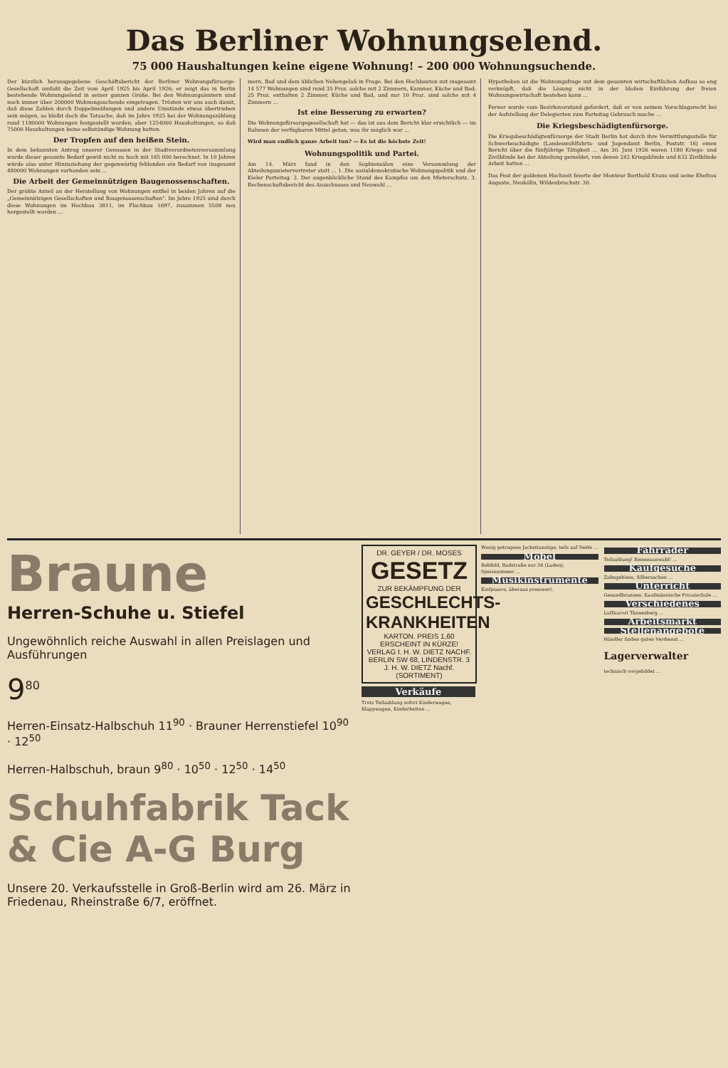Das Berliner Wohnungselend.
75 000 Haushaltungen keine eigene Wohnung! – 200 000 Wohnungsuchende.
Der kürzlich herausgegebene Geschäftsbericht der Berliner Wohnungsfürsorge-Gesellschaft umfaßt die Zeit vom April 1925 bis April 1926; er zeigt das in Berlin bestehende Wohnungselend in seiner ganzen Größe. Bei den Wohnungsämtern sind noch immer über 200000 Wohnungsuchende eingetragen. Trösten wir uns auch damit, daß diese Zahlen durch Doppelmeldungen und andere Umstände etwas übertrieben sein mögen, so bleibt doch die Tatsache, daß im Jahre 1925 bei der Wohnungszählung rund 1180000 Wohnungen festgestellt wurden, aber 1254000 Haushaltungen, so daß 75000 Haushaltungen keine selbständige Wohnung hatten.
Der Tropfen auf den heißen Stein.
In dem bekannten Antrag unserer Genossen in der Stadtverordnetenversammlung wurde dieser gesamte Bedarf gewiß nicht zu hoch mit 165 000 berechnet. In 10 Jahren würde also unter Hinzuziehung der gegenwärtig fehlenden ein Bedarf von insgesamt 480000 Wohnungen vorhanden sein ...
Die Arbeit der Gemeinnützigen Baugenossenschaften.
Der größte Anteil an der Herstellung von Wohnungen entfiel in beiden Jahren auf die „Gemeinnützigen Gesellschaften und Baugenossenschaften". Im Jahre 1925 sind durch diese Wohnungen im Hochbau 3811, im Flachbau 1697, zusammen 5508 neu hergestellt worden ...
mern, Bad und dem üblichen Nebengelaß in Frage. Bei den Hochbauten mit insgesamt 14 577 Wohnungen sind rund 35 Proz. solche mit 2 Zimmern, Kammer, Küche und Bad; 25 Proz. enthalten 2 Zimmer, Küche und Bad, und nur 10 Proz. sind solche mit 4 Zimmern ...
Ist eine Besserung zu erwarten?
Die Wohnungsfürsorgegesellschaft hat — das ist aus dem Bericht klar ersichtlich — im Rahmen der verfügbaren Mittel getan, was ihr möglich war ...
Wird man endlich ganze Arbeit tun? — Es ist die höchste Zeit!
Wohnungspolitik und Partei.
Am 14. März fand in den Sophiensälen eine Versammlung der Abteilungsmietervertreter statt ... 1. Die sozialdemokratische Wohnungspolitik und der Kieler Parteitag. 2. Der augenblickliche Stand des Kampfes um den Mieterschutz. 3. Rechenschaftsbericht des Ausschusses und Neuwahl ...
Hypotheken ist die Wohnungsfrage mit dem gesamten wirtschaftlichen Aufbau so eng verknüpft, daß die Lösung nicht in der bloßen Einführung der freien Wohnungswirtschaft bestehen kann ...
Ferner wurde vom Bezirksvorstand gefordert, daß er von seinem Vorschlagsrecht bei der Aufstellung der Delegierten zum Parteitag Gebrauch mache ...
Die Kriegsbeschädigtenfürsorge.
Die Kriegsbeschädigtenfürsorge der Stadt Berlin hat durch ihre Vermittlungsstelle für Schwerbeschädigte (Landeswohlfahrts- und Jugendamt Berlin, Poststr. 16) einen Bericht über die fünfjährige Tätigkeit ... Am 30. Juni 1926 waren 1180 Kriegs- und Zivilblinde bei der Abteilung gemeldet, von denen 242 Kriegsblinde und 632 Zivilblinde Arbeit hatten ...
Das Fest der goldenen Hochzeit feierte der Monteur Berthold Krans und seine Ehefrau Auguste, Neukölln, Wildenbruchstr. 30.
Braune
Herren-Schuhe u. Stiefel
Ungewöhnlich reiche Auswahl in allen Preislagen und Ausführungen
9<sup>80</sup>
Herren-Einsatz-Halbschuh 11<sup>90</sup> · Brauner Herrenstiefel 10<sup>90</sup> · 12<sup>50</sup>
Herren-Halbschuh, braun 9<sup>80</sup> · 10<sup>50</sup> · 12<sup>50</sup> · 14<sup>50</sup>
Schuhfabrik Tack & Cie A-G Burg
Unsere 20. Verkaufsstelle in Groß-Berlin wird am 26. März in Friedenau, Rheinstraße 6/7, eröffnet.
DR. GEYER / DR. MOSES
GESETZ
ZUR BEKÄMPFUNG DER
GESCHLECHTS-KRANKHEITEN
KARTON. PREIS 1,60
ERSCHEINT IN KÜRZE!
VERLAG I. H. W. DIETZ NACHF. BERLIN SW 68, LINDENSTR. 3
J. H. W. DIETZ Nachf. (SORTIMENT)
Verkäufe
Trotz Teilzahlung sofort Kinderwagen, Klappwagen, Kinderbetten ...
Wenig getragene Jackettanzüge, teils auf Seide ...
Möbel
Rehfeld, Badstraße nur 34 (Laden), Speisezimmer ...
Musikinstrumente
Einfpianos, überaus preiswert.
Fahrräder
Teilzahlung! Riesenauswahl! ...
Kaufgesuche
Zahngebisse, Silbersachen ...
Unterricht
Gesundbrunnen. Kaufmännische Privatschule ...
Verschiedenes
Luftkurort Tännesberg ...
Arbeitsmarkt
Stellenangebote
Händler finden guten Verdienst ...
Lagerverwalter
technisch vorgebildet ...